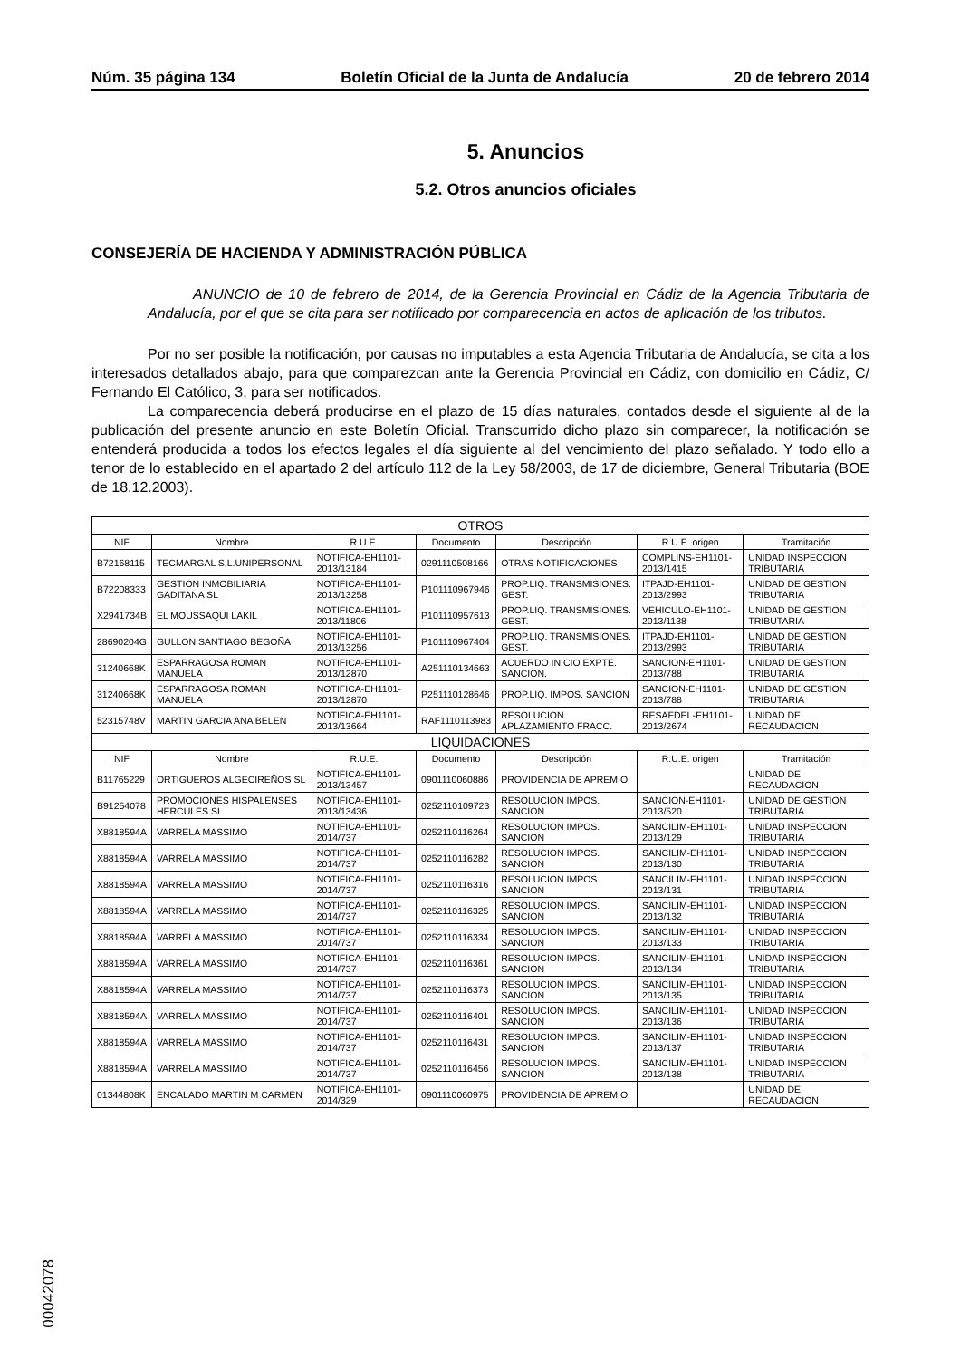Núm. 35 página 134 Boletín Oficial de la Junta de Andalucía 20 de febrero 2014
5. Anuncios
5.2. Otros anuncios oficiales
CONSEJERÍA DE HACIENDA Y ADMINISTRACIÓN PÚBLICA
ANUNCIO de 10 de febrero de 2014, de la Gerencia Provincial en Cádiz de la Agencia Tributaria de Andalucía, por el que se cita para ser notificado por comparecencia en actos de aplicación de los tributos.
Por no ser posible la notificación, por causas no imputables a esta Agencia Tributaria de Andalucía, se cita a los interesados detallados abajo, para que comparezcan ante la Gerencia Provincial en Cádiz, con domicilio en Cádiz, C/ Fernando El Católico, 3, para ser notificados.
La comparecencia deberá producirse en el plazo de 15 días naturales, contados desde el siguiente al de la publicación del presente anuncio en este Boletín Oficial. Transcurrido dicho plazo sin comparecer, la notificación se entenderá producida a todos los efectos legales el día siguiente al del vencimiento del plazo señalado. Y todo ello a tenor de lo establecido en el apartado 2 del artículo 112 de la Ley 58/2003, de 17 de diciembre, General Tributaria (BOE de 18.12.2003).
| OTROS | | | | | | |
| NIF | Nombre | R.U.E. | Documento | Descripción | R.U.E. origen | Tramitación |
| B72168115 | TECMARGAL S.L.UNIPERSONAL | NOTIFICA-EH1101-2013/13184 | 0291110508166 | OTRAS NOTIFICACIONES | COMPLINS-EH1101-2013/1415 | UNIDAD INSPECCION TRIBUTARIA |
| B72208333 | GESTION INMOBILIARIA GADITANA SL | NOTIFICA-EH1101-2013/13258 | P101110967946 | PROP.LIQ. TRANSMISIONES. GEST. | ITPAJD-EH1101-2013/2993 | UNIDAD DE GESTION TRIBUTARIA |
| X2941734B | EL MOUSSAQUI LAKIL | NOTIFICA-EH1101-2013/11806 | P101110957613 | PROP.LIQ. TRANSMISIONES. GEST. | VEHICULO-EH1101-2013/1138 | UNIDAD DE GESTION TRIBUTARIA |
| 28690204G | GULLON SANTIAGO BEGOÑA | NOTIFICA-EH1101-2013/13256 | P101110967404 | PROP.LIQ. TRANSMISIONES. GEST. | ITPAJD-EH1101-2013/2993 | UNIDAD DE GESTION TRIBUTARIA |
| 31240668K | ESPARRAGOSA ROMAN MANUELA | NOTIFICA-EH1101-2013/12870 | A251110134663 | ACUERDO INICIO EXPTE. SANCION. | SANCION-EH1101-2013/788 | UNIDAD DE GESTION TRIBUTARIA |
| 31240668K | ESPARRAGOSA ROMAN MANUELA | NOTIFICA-EH1101-2013/12870 | P251110128646 | PROP.LIQ. IMPOS. SANCION | SANCION-EH1101-2013/788 | UNIDAD DE GESTION TRIBUTARIA |
| 52315748V | MARTIN GARCIA ANA BELEN | NOTIFICA-EH1101-2013/13664 | RAF1110113983 | RESOLUCION APLAZAMIENTO FRACC. | RESAFDEL-EH1101-2013/2674 | UNIDAD DE RECAUDACION |
| LIQUIDACIONES | | | | | | |
| NIF | Nombre | R.U.E. | Documento | Descripción | R.U.E. origen | Tramitación |
| B11765229 | ORTIGUEROS ALGECIREÑOS SL | NOTIFICA-EH1101-2013/13457 | 0901110060886 | PROVIDENCIA DE APREMIO | | UNIDAD DE RECAUDACION |
| B91254078 | PROMOCIONES HISPALENSES HERCULES SL | NOTIFICA-EH1101-2013/13436 | 0252110109723 | RESOLUCION IMPOS. SANCION | SANCION-EH1101-2013/520 | UNIDAD DE GESTION TRIBUTARIA |
| X8818594A | VARRELA MASSIMO | NOTIFICA-EH1101-2014/737 | 0252110116264 | RESOLUCION IMPOS. SANCION | SANCILIM-EH1101-2013/129 | UNIDAD INSPECCION TRIBUTARIA |
| X8818594A | VARRELA MASSIMO | NOTIFICA-EH1101-2014/737 | 0252110116282 | RESOLUCION IMPOS. SANCION | SANCILIM-EH1101-2013/130 | UNIDAD INSPECCION TRIBUTARIA |
| X8818594A | VARRELA MASSIMO | NOTIFICA-EH1101-2014/737 | 0252110116316 | RESOLUCION IMPOS. SANCION | SANCILIM-EH1101-2013/131 | UNIDAD INSPECCION TRIBUTARIA |
| X8818594A | VARRELA MASSIMO | NOTIFICA-EH1101-2014/737 | 0252110116325 | RESOLUCION IMPOS. SANCION | SANCILIM-EH1101-2013/132 | UNIDAD INSPECCION TRIBUTARIA |
| X8818594A | VARRELA MASSIMO | NOTIFICA-EH1101-2014/737 | 0252110116334 | RESOLUCION IMPOS. SANCION | SANCILIM-EH1101-2013/133 | UNIDAD INSPECCION TRIBUTARIA |
| X8818594A | VARRELA MASSIMO | NOTIFICA-EH1101-2014/737 | 0252110116361 | RESOLUCION IMPOS. SANCION | SANCILIM-EH1101-2013/134 | UNIDAD INSPECCION TRIBUTARIA |
| X8818594A | VARRELA MASSIMO | NOTIFICA-EH1101-2014/737 | 0252110116373 | RESOLUCION IMPOS. SANCION | SANCILIM-EH1101-2013/135 | UNIDAD INSPECCION TRIBUTARIA |
| X8818594A | VARRELA MASSIMO | NOTIFICA-EH1101-2014/737 | 0252110116401 | RESOLUCION IMPOS. SANCION | SANCILIM-EH1101-2013/136 | UNIDAD INSPECCION TRIBUTARIA |
| X8818594A | VARRELA MASSIMO | NOTIFICA-EH1101-2014/737 | 0252110116431 | RESOLUCION IMPOS. SANCION | SANCILIM-EH1101-2013/137 | UNIDAD INSPECCION TRIBUTARIA |
| X8818594A | VARRELA MASSIMO | NOTIFICA-EH1101-2014/737 | 0252110116456 | RESOLUCION IMPOS. SANCION | SANCILIM-EH1101-2013/138 | UNIDAD INSPECCION TRIBUTARIA |
| 01344808K | ENCALADO MARTIN M CARMEN | NOTIFICA-EH1101-2014/329 | 0901110060975 | PROVIDENCIA DE APREMIO | | UNIDAD DE RECAUDACION |
00042078